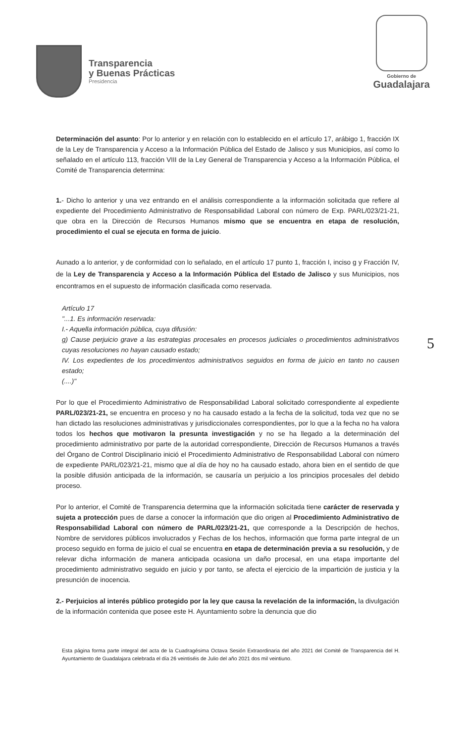Transparencia
y Buenas Prácticas
Presidencia
Gobierno de
Guadalajara
Determinación del asunto: Por lo anterior y en relación con lo establecido en el artículo 17, arábigo 1, fracción IX de la Ley de Transparencia y Acceso a la Información Pública del Estado de Jalisco y sus Municipios, así como lo señalado en el artículo 113, fracción VIII de la Ley General de Transparencia y Acceso a la Información Pública, el Comité de Transparencia determina:
1.- Dicho lo anterior y una vez entrando en el análisis correspondiente a la información solicitada que refiere al expediente del Procedimiento Administrativo de Responsabilidad Laboral con número de Exp. PARL/023/21-21, que obra en la Dirección de Recursos Humanos mismo que se encuentra en etapa de resolución, procedimiento el cual se ejecuta en forma de juicio.
Aunado a lo anterior, y de conformidad con lo señalado, en el artículo 17 punto 1, fracción I, inciso g y Fracción IV, de la Ley de Transparencia y Acceso a la Información Pública del Estado de Jalisco y sus Municipios, nos encontramos en el supuesto de información clasificada como reservada.
Artículo 17
"...1. Es información reservada:
I.- Aquella información pública, cuya difusión:
g) Cause perjuicio grave a las estrategias procesales en procesos judiciales o procedimientos administrativos cuyas resoluciones no hayan causado estado;
IV. Los expedientes de los procedimientos administrativos seguidos en forma de juicio en tanto no causen estado;
(....)"
Por lo que el Procedimiento Administrativo de Responsabilidad Laboral solicitado correspondiente al expediente PARL/023/21-21, se encuentra en proceso y no ha causado estado a la fecha de la solicitud, toda vez que no se han dictado las resoluciones administrativas y jurisdiccionales correspondientes, por lo que a la fecha no ha valora todos los hechos que motivaron la presunta investigación y no se ha llegado a la determinación del procedimiento administrativo por parte de la autoridad correspondiente, Dirección de Recursos Humanos a través del Órgano de Control Disciplinario inició el Procedimiento Administrativo de Responsabilidad Laboral con número de expediente PARL/023/21-21, mismo que al día de hoy no ha causado estado, ahora bien en el sentido de que la posible difusión anticipada de la información, se causaría un perjuicio a los principios procesales del debido proceso.
Por lo anterior, el Comité de Transparencia determina que la información solicitada tiene carácter de reservada y sujeta a protección pues de darse a conocer la información que dio origen al Procedimiento Administrativo de Responsabilidad Laboral con número de PARL/023/21-21, que corresponde a la Descripción de hechos, Nombre de servidores públicos involucrados y Fechas de los hechos, información que forma parte integral de un proceso seguido en forma de juicio el cual se encuentra en etapa de determinación previa a su resolución, y de relevar dicha información de manera anticipada ocasiona un daño procesal, en una etapa importante del procedimiento administrativo seguido en juicio y por tanto, se afecta el ejercicio de la impartición de justicia y la presunción de inocencia.
2.- Perjuicios al interés público protegido por la ley que causa la revelación de la información, la divulgación de la información contenida que posee este H. Ayuntamiento sobre la denuncia que dio
5
Esta página forma parte integral del acta de la Cuadragésima Octava Sesión Extraordinaria del año 2021 del Comité de Transparencia del H. Ayuntamiento de Guadalajara celebrada el día 26 veintiséis de Julio del año 2021 dos mil veintiuno.